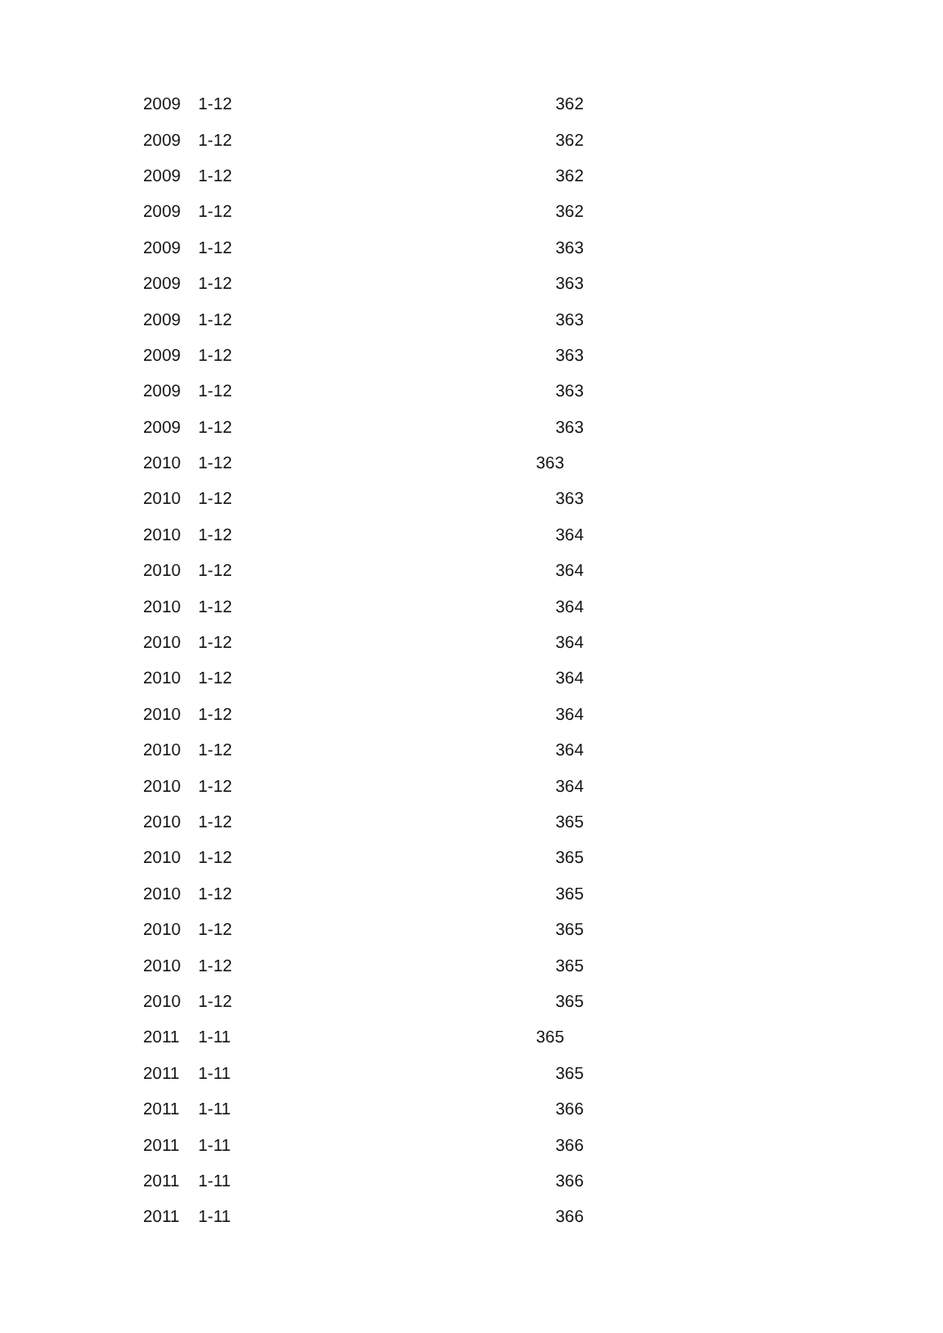2009 1-12 362
2009 1-12 362
2009 1-12 362
2009 1-12 362
2009 1-12 363
2009 1-12 363
2009 1-12 363
2009 1-12 363
2009 1-12 363
2009 1-12 363
2010 1-12 363
2010 1-12 363
2010 1-12 364
2010 1-12 364
2010 1-12 364
2010 1-12 364
2010 1-12 364
2010 1-12 364
2010 1-12 364
2010 1-12 364
2010 1-12 365
2010 1-12 365
2010 1-12 365
2010 1-12 365
2010 1-12 365
2010 1-12 365
2011 1-11 365
2011 1-11 365
2011 1-11 366
2011 1-11 366
2011 1-11 366
2011 1-11 366